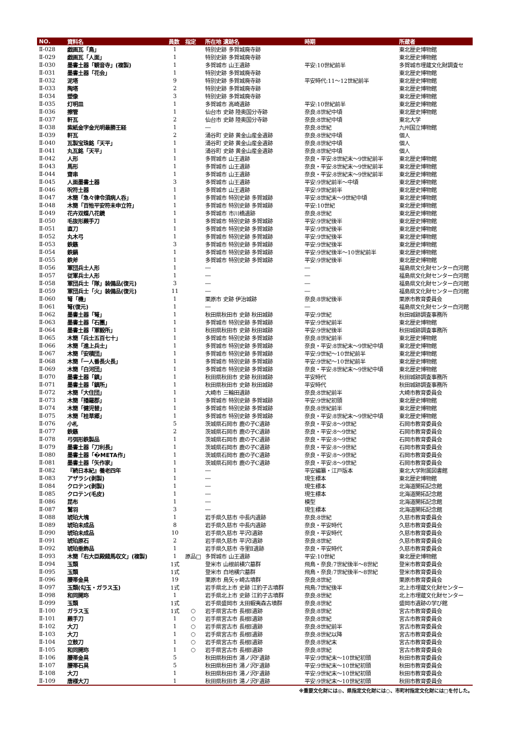| NO. | 資料名 | 員数 | 指定 | 所在地 遺跡名 | 時期 | 所蔵者 |
| --- | --- | --- | --- | --- | --- | --- |
| Ⅱ-028 | 戯画瓦「鳥」 | 1 | | 特別史跡 多賀城廃寺跡 | | 東北歴史博物館 |
| Ⅱ-029 | 戯画瓦「人面」 | 1 | | 特別史跡 多賀城廃寺跡 | | 東北歴史博物館 |
| Ⅱ-030 | 墨書土器「観音寺」(複製) | 1 | | 多賀城市 山王遺跡 | 平安:10世紀前半 | 多賀城市埋蔵文化財調査セ |
| Ⅱ-031 | 墨書土器「花会」 | 1 | | 特別史跡 多賀城廃寺跡 | | 東北歴史博物館 |
| Ⅱ-032 | 泥塔 | 9 | | 特別史跡 多賀城廃寺跡 | 平安時代:11～12世紀前半 | 東北歴史博物館 |
| Ⅱ-033 | 陶塔 | 2 | | 特別史跡 多賀城廃寺跡 | | 東北歴史博物館 |
| Ⅱ-034 | 塑像 | 3 | | 特別史跡 多賀城廃寺跡 | | 東北歴史博物館 |
| Ⅱ-035 | 灯明皿 | 1 | | 多賀城市 高崎遺跡 | 平安:10世紀前半 | 東北歴史博物館 |
| Ⅱ-036 | 擦管 | 1 | | 仙台市 史跡 陸奥国分寺跡 | 奈良:8世紀中頃 | 東北歴史博物館 |
| Ⅱ-037 | 軒瓦 | 2 | | 仙台市 史跡 陸奥国分寺跡 | 奈良:8世紀中頃 | 東北大学 |
| Ⅱ-038 | 紫紙金字金光明最勝王経 | 1 | | ― | 奈良:8世紀 | 九州国立博物館 |
| Ⅱ-039 | 軒瓦 | 2 | | 涌谷町 史跡 黄金山産金遺跡 | 奈良:8世紀中頃 | 個人 |
| Ⅱ-040 | 瓦製宝珠銘「天平」 | 1 | | 涌谷町 史跡 黄金山産金遺跡 | 奈良:8世紀中頃 | 個人 |
| Ⅱ-041 | 丸瓦銘「天平」 | 1 | | 涌谷町 史跡 黄金山産金遺跡 | 奈良:8世紀中頃 | 個人 |
| Ⅱ-042 | 人形 | 1 | | 多賀城市 山王遺跡 | 奈良・平安:8世紀末～9世紀前半 | 東北歴史博物館 |
| Ⅱ-043 | 馬形 | 1 | | 多賀城市 山王遺跡 | 奈良・平安:8世紀末～9世紀前半 | 東北歴史博物館 |
| Ⅱ-044 | 齋串 | 1 | | 多賀城市 山王遺跡 | 奈良・平安:8世紀末～9世紀前半 | 東北歴史博物館 |
| Ⅱ-045 | 人面墨書土器 | 3 | | 多賀城市 山王遺跡 | 平安:9世紀前半～中頃 | 東北歴史博物館 |
| Ⅱ-046 | 呪符土器 | 1 | | 多賀城市 山王遺跡 | 平安:9世紀前半 | 東北歴史博物館 |
| Ⅱ-047 | 木簡「急々律令須病人呑」 | 1 | | 多賀城市 特別史跡 多賀城跡 | 平安:8世紀末～9世紀中頃 | 東北歴史博物館 |
| Ⅱ-048 | 木簡「百恠平安符未申立符」 | 1 | | 多賀城市 特別史跡 多賀城跡 | 平安:10世紀 | 東北歴史博物館 |
| Ⅱ-049 | 花卉双蝶八花鏡 | 1 | | 多賀城市 市川橋遺跡 | 奈良:8世紀 | 東北歴史博物館 |
| Ⅱ-050 | 毛抜形蕨手刀 | 1 | | 多賀城市 特別史跡 多賀城跡 | 平安:9世紀後半 | 東北歴史博物館 |
| Ⅱ-051 | 直刀 | 1 | | 多賀城市 特別史跡 多賀城跡 | 平安:9世紀後半 | 東北歴史博物館 |
| Ⅱ-052 | 丸木弓 | 1 | | 多賀城市 特別史跡 多賀城跡 | 平安:9世紀後半 | 東北歴史博物館 |
| Ⅱ-053 | 鉄鏃 | 3 | | 多賀城市 特別史跡 多賀城跡 | 平安:9世紀後半 | 東北歴史博物館 |
| Ⅱ-054 | 鉄鍋 | 1 | | 多賀城市 特別史跡 多賀城跡 | 平安:9世紀後半～10世紀前半 | 東北歴史博物館 |
| Ⅱ-055 | 鉄斧 | 1 | | 多賀城市 特別史跡 多賀城跡 | 平安:9世紀後半 | 東北歴史博物館 |
| Ⅱ-056 | 軍団兵士人形 | 1 | | ― | ― | 福島県文化財センター白河館 |
| Ⅱ-057 | 従軍兵士人形 | 1 | | ― | ― | 福島県文化財センター白河館 |
| Ⅱ-058 | 軍団兵士「隊」装備品(復元) | 3 | | ― | ― | 福島県文化財センター白河館 |
| Ⅱ-059 | 軍団兵士「火」装備品(復元) | 11 | | ― | ― | 福島県文化財センター白河館 |
| Ⅱ-060 | 弩「機」 | 1 | | 栗原市 史跡 伊治城跡 | 奈良:8世紀後半 | 栗原市教育委員会 |
| Ⅱ-061 | 弩(復元) | 1 | | ― | ― | 福島県文化財センター白河館 |
| Ⅱ-062 | 墨書土器「弩」 | 1 | | 秋田県秋田市 史跡 秋田城跡 | 平安:9世紀 | 秋田城跡調査事務所 |
| Ⅱ-063 | 墨書土器「石團」 | 1 | | 多賀城市 特別史跡 多賀城跡 | 平安:9世紀前半 | 東北歴史博物館 |
| Ⅱ-064 | 墨書土器「軍毅所」 | 1 | | 秋田県秋田市 史跡 秋田城跡 | 平安:9世紀後半 | 秋田城跡調査事務所 |
| Ⅱ-065 | 木簡「兵士五百七十」 | 1 | | 多賀城市 特別史跡 多賀城跡 | 奈良:8世紀前半 | 東北歴史博物館 |
| Ⅱ-066 | 木簡「進上兵士」 | 1 | | 多賀城市 特別史跡 多賀城跡 | 奈良・平安:8世紀末～9世紀中頃 | 東北歴史博物館 |
| Ⅱ-067 | 木簡「安積団」 | 1 | | 多賀城市 特別史跡 多賀城跡 | 平安:9世紀～10世紀前半 | 東北歴史博物館 |
| Ⅱ-068 | 木簡「一人番長火長」 | 1 | | 多賀城市 特別史跡 多賀城跡 | 平安:9世紀～10世紀前半 | 東北歴史博物館 |
| Ⅱ-069 | 木簡「白河団」 | 1 | | 多賀城市 特別史跡 多賀城跡 | 奈良・平安:8世紀末～9世紀中頃 | 東北歴史博物館 |
| Ⅱ-070 | 墨書土器「鎮」 | 1 | | 秋田県秋田市 史跡 秋田城跡 | 平安時代 | 秋田城跡調査事務所 |
| Ⅱ-071 | 墨書土器「鎮所」 | 1 | | 秋田県秋田市 史跡 秋田城跡 | 平安時代 | 秋田城跡調査事務所 |
| Ⅱ-072 | 木簡「大住団」 | 1 | | 大崎市 三輪田遺跡 | 奈良:8世紀前半 | 大崎市教育委員会 |
| Ⅱ-073 | 木簡「播羅郡」 | 1 | | 多賀城市 特別史跡 多賀城跡 | 平安:9世紀初頭 | 東北歴史博物館 |
| Ⅱ-074 | 木簡「健児替」 | 1 | | 多賀城市 特別史跡 多賀城跡 | 奈良:8世紀前半 | 東北歴史博物館 |
| Ⅱ-075 | 木簡「桂草郷」 | 1 | | 多賀城市 特別史跡 多賀城跡 | 奈良・平安:8世紀末～9世紀中頃 | 東北歴史博物館 |
| Ⅱ-076 | 小札 | 5 | | 茨城県石岡市 鹿の子C遺跡 | 奈良・平安:8～9世紀 | 石岡市教育委員会 |
| Ⅱ-077 | 鉄鏃 | 2 | | 茨城県石岡市 鹿の子C遺跡 | 奈良・平安:8～9世紀 | 石岡市教育委員会 |
| Ⅱ-078 | 弓弭形鉄製品 | 1 | | 茨城県石岡市 鹿の子C遺跡 | 奈良・平安:8～9世紀 | 石岡市教育委員会 |
| Ⅱ-079 | 墨書土器「刀利長」 | 1 | | 茨城県石岡市 鹿の子C遺跡 | 奈良・平安:8～9世紀 | 石岡市教育委員会 |
| Ⅱ-080 | 墨書土器「�META作」 | 1 | | 茨城県石岡市 鹿の子C遺跡 | 奈良・平安:8～9世紀 | 石岡市教育委員会 |
| Ⅱ-081 | 墨書土器「矢作家」 | 1 | | 茨城県石岡市 鹿の子C遺跡 | 奈良・平安:8～9世紀 | 石岡市教育委員会 |
| Ⅱ-082 | 『続日本紀』養老四年 | 1 | | ― | 平安編纂・江戸版本 | 東北大学附属図書館 |
| Ⅱ-083 | アザラシ(剥製) | 1 | | ― | 現生標本 | 東北歴史博物館 |
| Ⅱ-084 | クロテン(剥製) | 1 | | ― | 現生標本 | 北海道開拓記念館 |
| Ⅱ-085 | クロテン(毛皮) | 1 | | ― | 現生標本 | 北海道開拓記念館 |
| Ⅱ-086 | 昆布 | 1 | | ― | 模型 | 北海道開拓記念館 |
| Ⅱ-087 | 鷲羽 | 3 | | ― | 現生標本 | 北海道開拓記念館 |
| Ⅱ-088 | 琥珀大塊 | 1 | | 岩手県久慈市 中長内遺跡 | 奈良:8世紀 | 久慈市教育委員会 |
| Ⅱ-089 | 琥珀未成品 | 8 | | 岩手県久慈市 中長内遺跡 | 奈良・平安時代 | 久慈市教育委員会 |
| Ⅱ-090 | 琥珀未成品 | 10 | | 岩手県久慈市 平沢Ⅰ遺跡 | 奈良・平安時代 | 久慈市教育委員会 |
| Ⅱ-091 | 琥珀原石 | 2 | | 岩手県久慈市 平沢Ⅰ遺跡 | 奈良:8世紀 | 久慈市教育委員会 |
| Ⅱ-092 | 琥珀垂飾品 | 1 | | 岩手県久慈市 寺里Ⅱ遺跡 | 奈良・平安時代 | 久慈市教育委員会 |
| Ⅱ-093 | 木簡「右大臣殿餞馬収文」(複製) | 1 | 原品□ | 多賀城市 山王遺跡 | 平安:10世紀 | 東北歴史博物館 |
| Ⅱ-094 | 玉類 | 1式 | | 登米市 山根前横穴墓群 | 飛鳥・奈良:7世紀後半～8世紀 | 登米市教育委員会 |
| Ⅱ-095 | 玉類 | 1式 | | 登米市 白地横穴墓群 | 飛鳥・奈良:7世紀後半～8世紀 | 登米市教育委員会 |
| Ⅱ-096 | 腰帯金具 | 19 | | 栗原市 鳥矢ヶ崎古墳群 | 奈良:8世紀 | 栗原市教育委員会 |
| Ⅱ-097 | 玉類(勾玉・ガラス玉) | 1式 | | 岩手県北上市 史跡 江釣子古墳群 | 飛鳥:7世紀後半 | 北上市埋蔵文化財センター |
| Ⅱ-098 | 和同開珎 | 1 | | 岩手県北上市 史跡 江釣子古墳群 | 奈良:8世紀 | 北上市埋蔵文化財センター |
| Ⅱ-099 | 玉類 | 1式 | | 岩手県盛岡市 太田蝦夷森古墳群 | 奈良:8世紀 | 盛岡市遺跡の学び館 |
| Ⅱ-100 | ガラス玉 | 1式 | ○ | 岩手県宮古市 長根Ⅰ遺跡 | 奈良:8世紀 | 宮古市教育委員会 |
| Ⅱ-101 | 蕨手刀 | 1 | ○ | 岩手県宮古市 長根Ⅰ遺跡 | 奈良:8世紀 | 宮古市教育委員会 |
| Ⅱ-102 | 大刀 | 1 | ○ | 岩手県宮古市 長根Ⅰ遺跡 | 奈良:8世紀前半 | 宮古市教育委員会 |
| Ⅱ-103 | 大刀 | 1 | ○ | 岩手県宮古市 長根Ⅰ遺跡 | 奈良:8世紀以降 | 宮古市教育委員会 |
| Ⅱ-104 | 立鼓刀 | 1 | ○ | 岩手県宮古市 長根Ⅰ遺跡 | 奈良:8世紀末 | 宮古市教育委員会 |
| Ⅱ-105 | 和同開珎 | 1 | ○ | 岩手県宮古市 長根Ⅰ遺跡 | 奈良:8世紀 | 宮古市教育委員会 |
| Ⅱ-106 | 腰帯金具 | 5 | | 秋田県秋田市 湯ノ沢F遺跡 | 平安:9世紀末～10世紀初頭 | 秋田市教育委員会 |
| Ⅱ-107 | 腰帯石具 | 5 | | 秋田県秋田市 湯ノ沢F遺跡 | 平安:9世紀末～10世紀初頭 | 秋田市教育委員会 |
| Ⅱ-108 | 大刀 | 1 | | 秋田県秋田市 湯ノ沢F遺跡 | 平安:9世紀末～10世紀初頭 | 秋田市教育委員会 |
| Ⅱ-109 | 唐様大刀 | 1 | | 秋田県秋田市 湯ノ沢F遺跡 | 平安:9世紀末～10世紀初頭 | 秋田市教育委員会 |
※重要文化財には◎、県指定文化財には○、市町村指定文化財には□を付した。